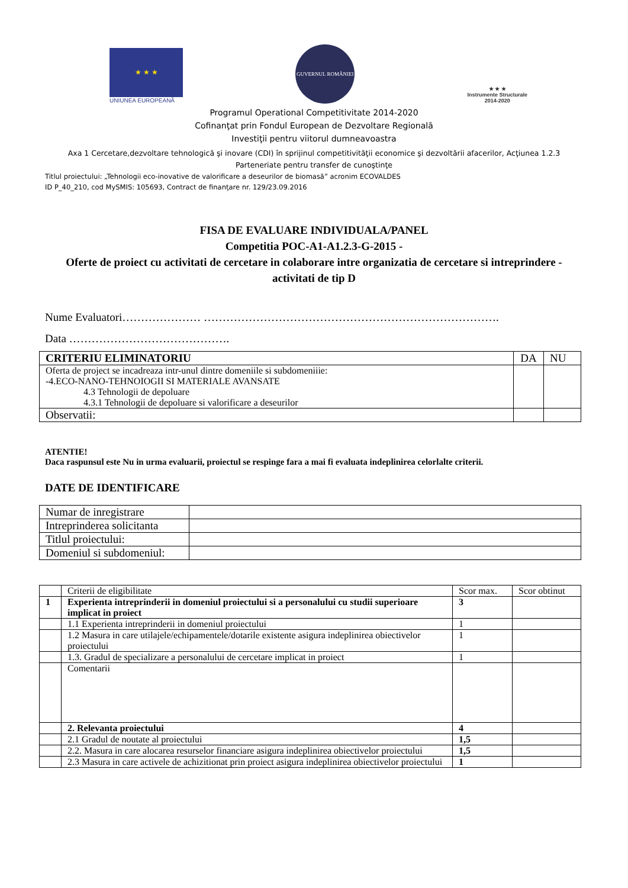★ ★ ★
UNIUNEA EUROPEANĂ
GUVERNUL ROMÂNIEI
★ ★ ★
Instrumente Structurale
2014-2020
Programul Operational Competitivitate 2014-2020
Cofinanţat prin Fondul European de Dezvoltare Regională
Investiţii pentru viitorul dumneavoastra
Axa 1 Cercetare,dezvoltare tehnologică şi inovare (CDI) în sprijinul competitivităţii economice şi dezvoltării afacerilor, Acţiunea 1.2.3
Parteneriate pentru transfer de cunoştinţe
Titlul proiectului: „Tehnologii eco-inovative de valorificare a deseurilor de biomasă” acronim ECOVALDES
ID P_40_210, cod MySMIS: 105693, Contract de finanţare nr. 129/23.09.2016
FISA DE EVALUARE INDIVIDUALA/PANEL
Competitia POC-A1-A1.2.3-G-2015 -
Oferte de proiect cu activitati de cercetare in colaborare intre organizatia de cercetare si intreprindere -activitati de tip D
Nume Evaluatori………………… …………………………………………………………………….
Data …………………………………….
| CRITERIU ELIMINATORIU | DA | NU |
| Oferta de project se incadreaza intr-unul dintre domeniile si subdomeniiie: -4.ECO-NANO-TEHNOIOGII SI MATERIALE AVANSATE 4.3 Tehnologii de depoluare 4.3.1 Tehnologii de depoluare si valorificare a deseurilor | | |
| Observatii: | | |
ATENTIE!
Daca raspunsul este Nu in urma evaluarii, proiectul se respinge fara a mai fi evaluata indeplinirea celorlalte criterii.
DATE DE IDENTIFICARE
| Numar de inregistrare | |
| Intreprinderea solicitanta | |
| Titlul proiectului: | |
| Domeniul si subdomeniul: | |
| | Criterii de eligibilitate | Scor max. | Scor obtinut |
| 1 | Experienta intreprinderii in domeniul proiectului si a personalului cu studii superioare implicat in proiect | 3 | |
| | 1.1 Experienta intreprinderii in domeniul proiectului | 1 | |
| | 1.2 Masura in care utilajele/echipamentele/dotarile existente asigura indeplinirea obiectivelor proiectului | 1 | |
| | 1.3. Gradul de specializare a personalului de cercetare implicat in proiect | 1 | |
| | Comentarii | | |
| | 2. Relevanta proiectului | 4 | |
| | 2.1 Gradul de noutate al proiectului | 1,5 | |
| | 2.2. Masura in care alocarea resurselor financiare asigura indeplinirea obiectivelor proiectului | 1,5 | |
| | 2.3 Masura in care activele de achizitionat prin proiect asigura indeplinirea obiectivelor proiectului | 1 | |